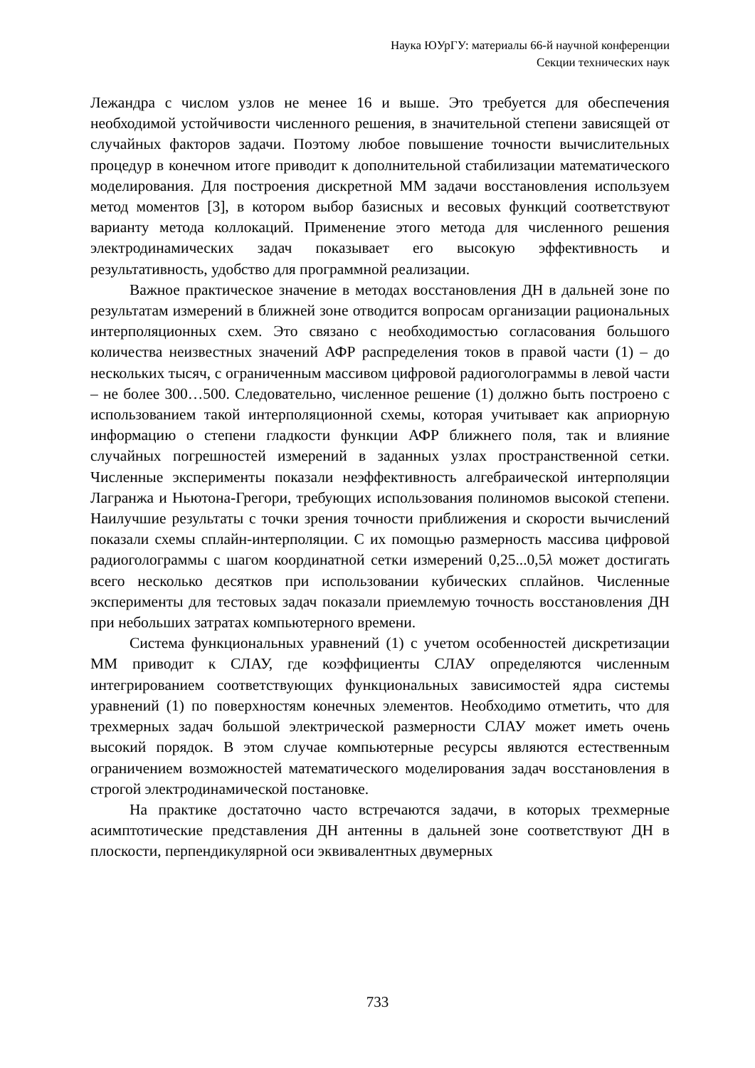Наука ЮУрГУ: материалы 66-й научной конференции
Секции технических наук
Лежандра с числом узлов не менее 16 и выше. Это требуется для обеспечения необходимой устойчивости численного решения, в значительной степени зависящей от случайных факторов задачи. Поэтому любое повышение точности вычислительных процедур в конечном итоге приводит к дополнительной стабилизации математического моделирования. Для построения дискретной ММ задачи восстановления используем метод моментов [3], в котором выбор базисных и весовых функций соответствуют варианту метода коллокаций. Применение этого метода для численного решения электродинамических задач показывает его высокую эффективность и результативность, удобство для программной реализации.
Важное практическое значение в методах восстановления ДН в дальней зоне по результатам измерений в ближней зоне отводится вопросам организации рациональных интерполяционных схем. Это связано с необходимостью согласования большого количества неизвестных значений АФР распределения токов в правой части (1) – до нескольких тысяч, с ограниченным массивом цифровой радиоголограммы в левой части – не более 300…500. Следовательно, численное решение (1) должно быть построено с использованием такой интерполяционной схемы, которая учитывает как априорную информацию о степени гладкости функции АФР ближнего поля, так и влияние случайных погрешностей измерений в заданных узлах пространственной сетки. Численные эксперименты показали неэффективность алгебраической интерполяции Лагранжа и Ньютона-Грегори, требующих использования полиномов высокой степени. Наилучшие результаты с точки зрения точности приближения и скорости вычислений показали схемы сплайн-интерполяции. С их помощью размерность массива цифровой радиоголограммы с шагом координатной сетки измерений 0,25...0,5λ может достигать всего несколько десятков при использовании кубических сплайнов. Численные эксперименты для тестовых задач показали приемлемую точность восстановления ДН при небольших затратах компьютерного времени.
Система функциональных уравнений (1) с учетом особенностей дискретизации ММ приводит к СЛАУ, где коэффициенты СЛАУ определяются численным интегрированием соответствующих функциональных зависимостей ядра системы уравнений (1) по поверхностям конечных элементов. Необходимо отметить, что для трехмерных задач большой электрической размерности СЛАУ может иметь очень высокий порядок. В этом случае компьютерные ресурсы являются естественным ограничением возможностей математического моделирования задач восстановления в строгой электродинамической постановке.
На практике достаточно часто встречаются задачи, в которых трехмерные асимптотические представления ДН антенны в дальней зоне соответствуют ДН в плоскости, перпендикулярной оси эквивалентных двумерных
733